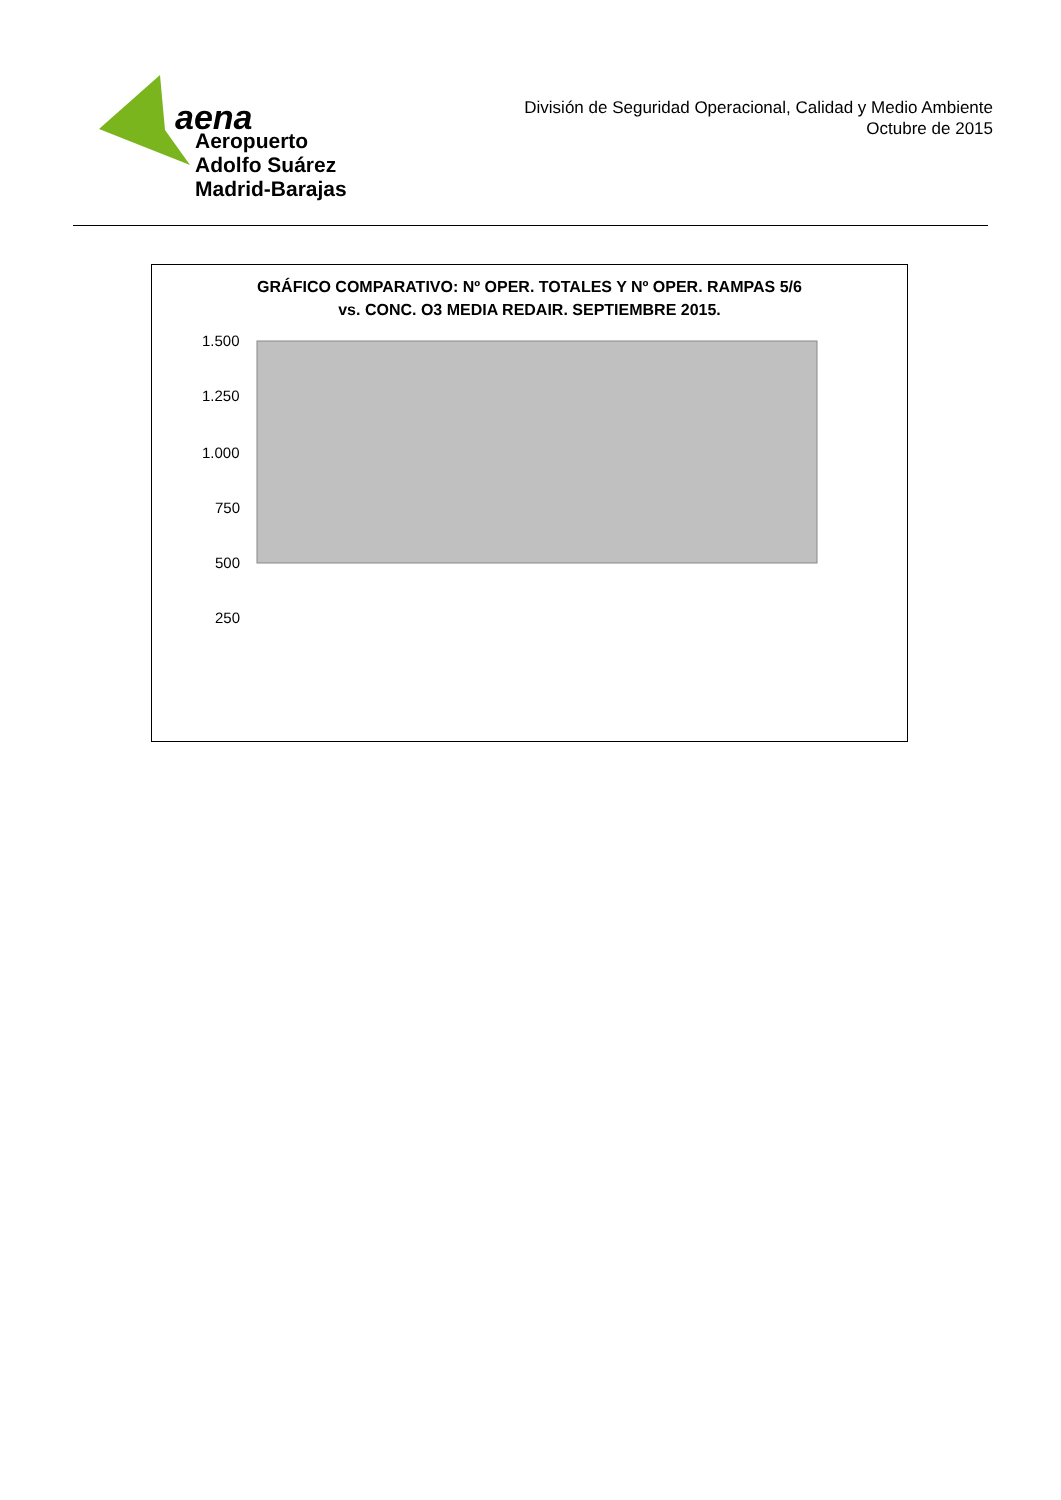aena
Aeropuerto
Adolfo Suárez
Madrid-Barajas
División de Seguridad Operacional, Calidad y Medio Ambiente
Octubre de 2015
GRÁFICO COMPARATIVO: Nº OPER. TOTALES Y Nº OPER. RAMPAS 5/6
vs. CONC. O3 MEDIA REDAIR. SEPTIEMBRE 2015.
1.500
1.250
1.000
750
500
250
.